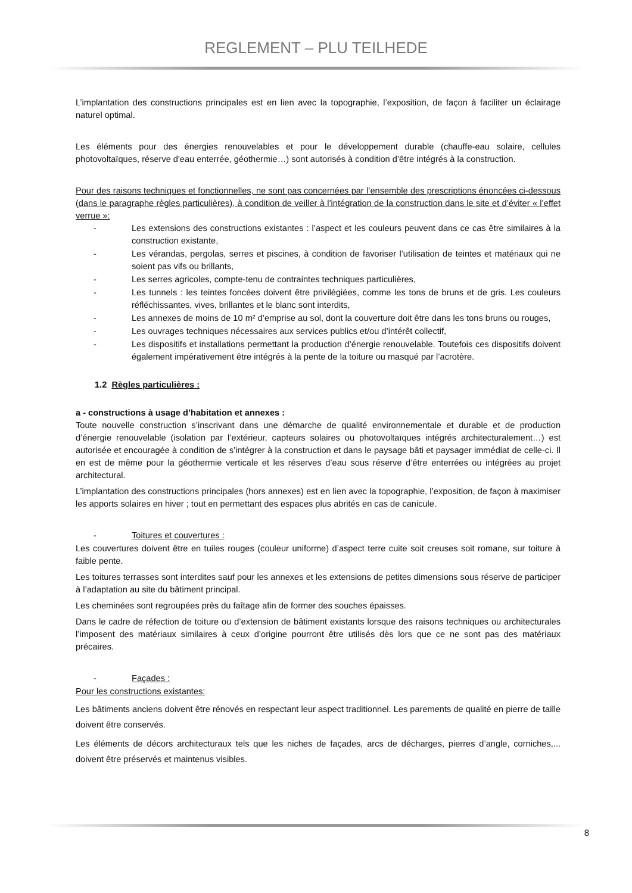REGLEMENT – PLU TEILHEDE
L’implantation des constructions principales est en lien avec la topographie, l’exposition, de façon à faciliter un éclairage naturel optimal.
Les éléments pour des énergies renouvelables et pour le développement durable (chauffe-eau solaire, cellules photovoltaïques, réserve d'eau enterrée, géothermie…) sont autorisés à condition d’être intégrés à la construction.
Pour des raisons techniques et fonctionnelles, ne sont pas concernées par l’ensemble des prescriptions énoncées ci-dessous (dans le paragraphe règles particulières), à condition de veiller à l’intégration de la construction dans le site et d’éviter « l’effet verrue »:
- Les extensions des constructions existantes : l’aspect et les couleurs peuvent dans ce cas être similaires à la construction existante,
- Les vérandas, pergolas, serres et piscines, à condition de favoriser l’utilisation de teintes et matériaux qui ne soient pas vifs ou brillants,
- Les serres agricoles, compte-tenu de contraintes techniques particulières,
- Les tunnels : les teintes foncées doivent être privilégiées, comme les tons de bruns et de gris. Les couleurs réfléchissantes, vives, brillantes et le blanc sont interdits,
- Les annexes de moins de 10 m² d’emprise au sol, dont la couverture doit être dans les tons bruns ou rouges,
- Les ouvrages techniques nécessaires aux services publics et/ou d’intérêt collectif,
- Les dispositifs et installations permettant la production d’énergie renouvelable. Toutefois ces dispositifs doivent également impérativement être intégrés à la pente de la toiture ou masqué par l’acrotère.
1.2 Règles particulières :
a - constructions à usage d’habitation et annexes :
Toute nouvelle construction s’inscrivant dans une démarche de qualité environnementale et durable et de production d’énergie renouvelable (isolation par l’extérieur, capteurs solaires ou photovoltaïques intégrés architecturalement…) est autorisée et encouragée à condition de s’intégrer à la construction et dans le paysage bâti et paysager immédiat de celle-ci. Il en est de même pour la géothermie verticale et les réserves d’eau sous réserve d’être enterrées ou intégrées au projet architectural.
L’implantation des constructions principales (hors annexes) est en lien avec la topographie, l’exposition, de façon à maximiser les apports solaires en hiver ; tout en permettant des espaces plus abrités en cas de canicule.
- Toitures et couvertures :
Les couvertures doivent être en tuiles rouges (couleur uniforme) d’aspect terre cuite soit creuses soit romane, sur toiture à faible pente.
Les toitures terrasses sont interdites sauf pour les annexes et les extensions de petites dimensions sous réserve de participer à l’adaptation au site du bâtiment principal.
Les cheminées sont regroupées près du faîtage afin de former des souches épaisses.
Dans le cadre de réfection de toiture ou d’extension de bâtiment existants lorsque des raisons techniques ou architecturales l’imposent des matériaux similaires à ceux d’origine pourront être utilisés dès lors que ce ne sont pas des matériaux précaires.
- Façades :
Pour les constructions existantes:
Les bâtiments anciens doivent être rénovés en respectant leur aspect traditionnel. Les parements de qualité en pierre de taille doivent être conservés.
Les éléments de décors architecturaux tels que les niches de façades, arcs de décharges, pierres d’angle, corniches,... doivent être préservés et maintenus visibles.
8